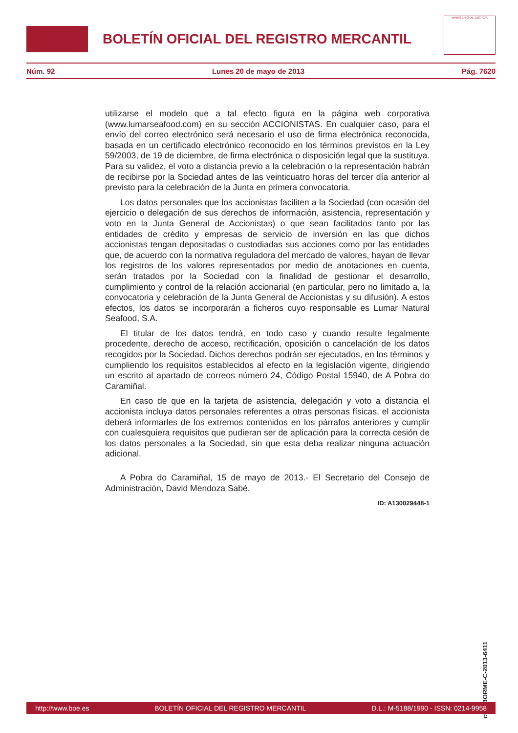BOLETÍN OFICIAL DEL REGISTRO MERCANTIL
MINISTERIO DE JUSTICIA
Núm. 92 Lunes 20 de mayo de 2013 Pág. 7620
utilizarse el modelo que a tal efecto figura en la página web corporativa (www.lumarseafood.com) en su sección ACCIONISTAS. En cualquier caso, para el envío del correo electrónico será necesario el uso de firma electrónica reconocida, basada en un certificado electrónico reconocido en los términos previstos en la Ley 59/2003, de 19 de diciembre, de firma electrónica o disposición legal que la sustituya. Para su validez, el voto a distancia previo a la celebración o la representación habrán de recibirse por la Sociedad antes de las veinticuatro horas del tercer día anterior al previsto para la celebración de la Junta en primera convocatoria.
Los datos personales que los accionistas faciliten a la Sociedad (con ocasión del ejercicio o delegación de sus derechos de información, asistencia, representación y voto en la Junta General de Accionistas) o que sean facilitados tanto por las entidades de crédito y empresas de servicio de inversión en las que dichos accionistas tengan depositadas o custodiadas sus acciones como por las entidades que, de acuerdo con la normativa reguladora del mercado de valores, hayan de llevar los registros de los valores representados por medio de anotaciones en cuenta, serán tratados por la Sociedad con la finalidad de gestionar el desarrollo, cumplimiento y control de la relación accionarial (en particular, pero no limitado a, la convocatoria y celebración de la Junta General de Accionistas y su difusión). A estos efectos, los datos se incorporarán a ficheros cuyo responsable es Lumar Natural Seafood, S.A.
El titular de los datos tendrá, en todo caso y cuando resulte legalmente procedente, derecho de acceso, rectificación, oposición o cancelación de los datos recogidos por la Sociedad. Dichos derechos podrán ser ejecutados, en los términos y cumpliendo los requisitos establecidos al efecto en la legislación vigente, dirigiendo un escrito al apartado de correos número 24, Código Postal 15940, de A Pobra do Caramiñal.
En caso de que en la tarjeta de asistencia, delegación y voto a distancia el accionista incluya datos personales referentes a otras personas físicas, el accionista deberá informarles de los extremos contenidos en los párrafos anteriores y cumplir con cualesquiera requisitos que pudieran ser de aplicación para la correcta cesión de los datos personales a la Sociedad, sin que esta deba realizar ninguna actuación adicional.
A Pobra do Caramiñal, 15 de mayo de 2013.- El Secretario del Consejo de Administración, David Mendoza Sabé.
ID: A130029448-1
cve: BORME-C-2013-6411
http://www.boe.es BOLETÍN OFICIAL DEL REGISTRO MERCANTIL D.L.: M-5188/1990 - ISSN: 0214-9958